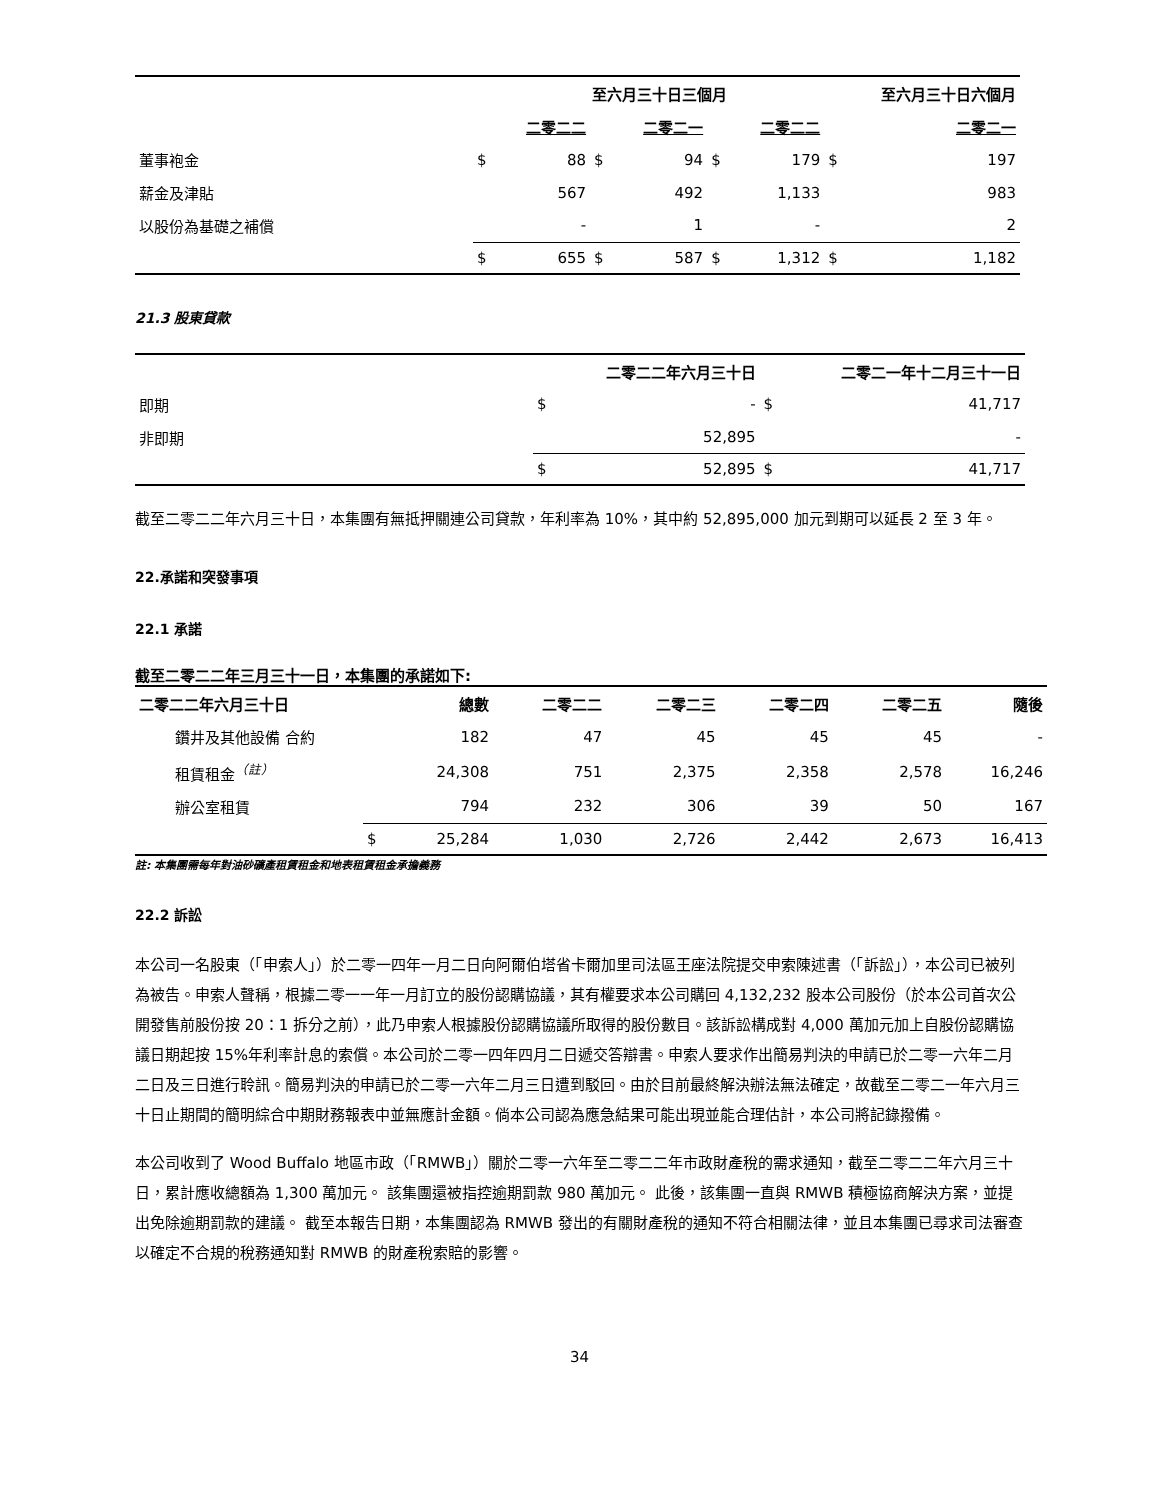| | | 至六月三十日三個月 | | | | | 至六月三十日六個月 | | |
| --- | --- | --- | --- | --- | --- | --- | --- | --- | --- |
| | | 二零二二 | | 二零二一 | | 二零二二 | | | 二零二一 |
| 董事袍金 | $ | 88 | $ | 94 | $ | 179 | | $ | 197 |
| 薪金及津貼 | | 567 | | 492 | | 1,133 | | | 983 |
| 以股份為基礎之補償 | | - | | 1 | | - | | | 2 |
| | $ | 655 | $ | 587 | $ | 1,312 | | $ | 1,182 |
21.3 股東貸款
| | | 二零二二年六月三十日 | | 二零二一年十二月三十一日 |
| --- | --- | --- | --- | --- |
| 即期 | $ | - | $ | 41,717 |
| 非即期 | | 52,895 | | - |
| | $ | 52,895 | $ | 41,717 |
截至二零二二年六月三十日，本集團有無抵押關連公司貸款，年利率為 10%，其中約 52,895,000 加元到期可以延長 2 至 3 年。
22.承諾和突發事項
22.1 承諾
截至二零二二年三月三十一日，本集團的承諾如下:
| 二零二二年六月三十日 | | 總數 | 二零二二 | 二零二三 | 二零二四 | 二零二五 | 隨後 |
| --- | --- | --- | --- | --- | --- | --- | --- |
| 鑽井及其他設備 合約 | | 182 | 47 | 45 | 45 | 45 | - |
| 租賃租金<sup>（註）</sup> | | 24,308 | 751 | 2,375 | 2,358 | 2,578 | 16,246 |
| 辦公室租賃 | | 794 | 232 | 306 | 39 | 50 | 167 |
| | $ | 25,284 | 1,030 | 2,726 | 2,442 | 2,673 | 16,413 |
註: 本集團需每年對油砂礦產租賃租金和地表租賃租金承擔義務
22.2 訴訟
本公司一名股東（「申索人」）於二零一四年一月二日向阿爾伯塔省卡爾加里司法區王座法院提交申索陳述書（「訴訟」），本公司已被列為被告。申索人聲稱，根據二零一一年一月訂立的股份認購協議，其有權要求本公司購回 4,132,232 股本公司股份（於本公司首次公開發售前股份按 20：1 拆分之前），此乃申索人根據股份認購協議所取得的股份數目。該訴訟構成對 4,000 萬加元加上自股份認購協議日期起按 15%年利率計息的索償。本公司於二零一四年四月二日遞交答辯書。申索人要求作出簡易判決的申請已於二零一六年二月二日及三日進行聆訊。簡易判決的申請已於二零一六年二月三日遭到駁回。由於目前最終解決辦法無法確定，故截至二零二一年六月三十日止期間的簡明綜合中期財務報表中並無應計金額。倘本公司認為應急結果可能出現並能合理估計，本公司將記錄撥備。
本公司收到了 Wood Buffalo 地區市政（「RMWB」）關於二零一六年至二零二二年市政財產稅的需求通知，截至二零二二年六月三十日，累計應收總額為 1,300 萬加元。 該集團還被指控逾期罰款 980 萬加元。 此後，該集團一直與 RMWB 積極協商解決方案，並提出免除逾期罰款的建議。 截至本報告日期，本集團認為 RMWB 發出的有關財產稅的通知不符合相關法律，並且本集團已尋求司法審查以確定不合規的稅務通知對 RMWB 的財產稅索賠的影響。
34